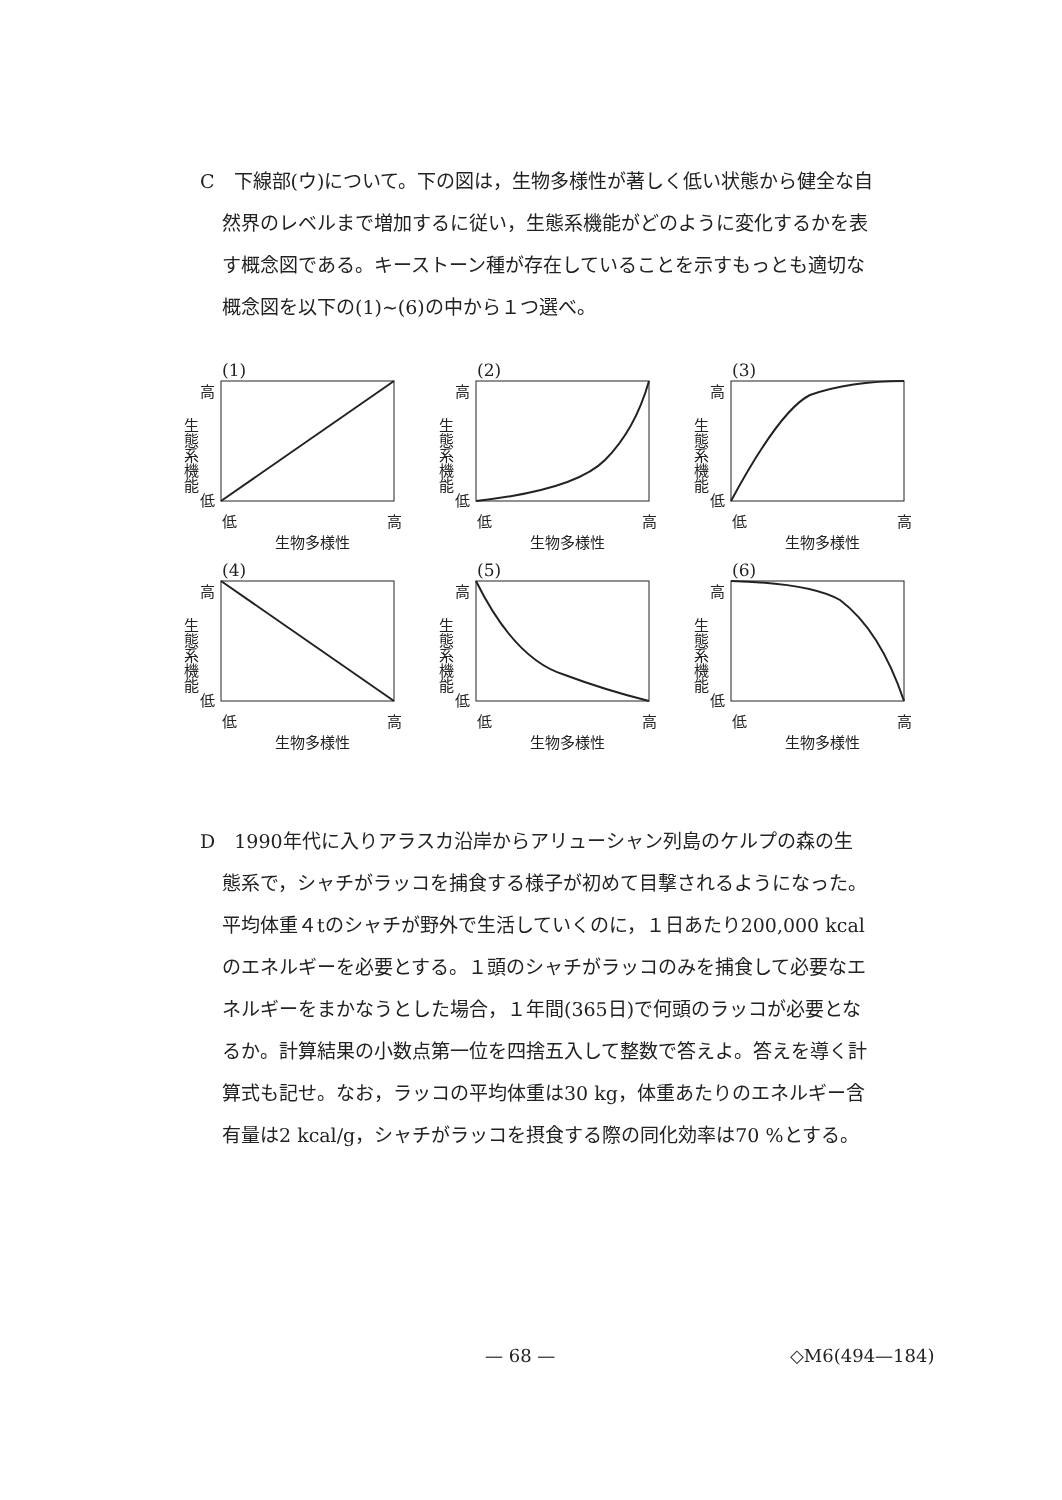C　下線部(ウ)について。下の図は，生物多様性が著しく低い状態から健全な自
然界のレベルまで増加するに従い，生態系機能がどのように変化するかを表
す概念図である。キーストーン種が存在していることを示すもっとも適切な
概念図を以下の(1)~(6)の中から１つ選べ。
(1)
生態系機能
高
低
低 高
生物多様性
(2)
生態系機能
高
低
低 高
生物多様性
(3)
生態系機能
高
低
低 高
生物多様性
(4)
生態系機能
高
低
低 高
生物多様性
(5)
生態系機能
高
低
低 高
生物多様性
(6)
生態系機能
高
低
低 高
生物多様性
D　1990年代に入りアラスカ沿岸からアリューシャン列島のケルプの森の生
態系で，シャチがラッコを捕食する様子が初めて目撃されるようになった。
平均体重４tのシャチが野外で生活していくのに，１日あたり200,000 kcal
のエネルギーを必要とする。１頭のシャチがラッコのみを捕食して必要なエ
ネルギーをまかなうとした場合，１年間(365日)で何頭のラッコが必要とな
るか。計算結果の小数点第一位を四捨五入して整数で答えよ。答えを導く計
算式も記せ。なお，ラッコの平均体重は30 kg，体重あたりのエネルギー含
有量は2 kcal/g，シャチがラッコを摂食する際の同化効率は70 %とする。
— 68 — ◇M6(494—184)